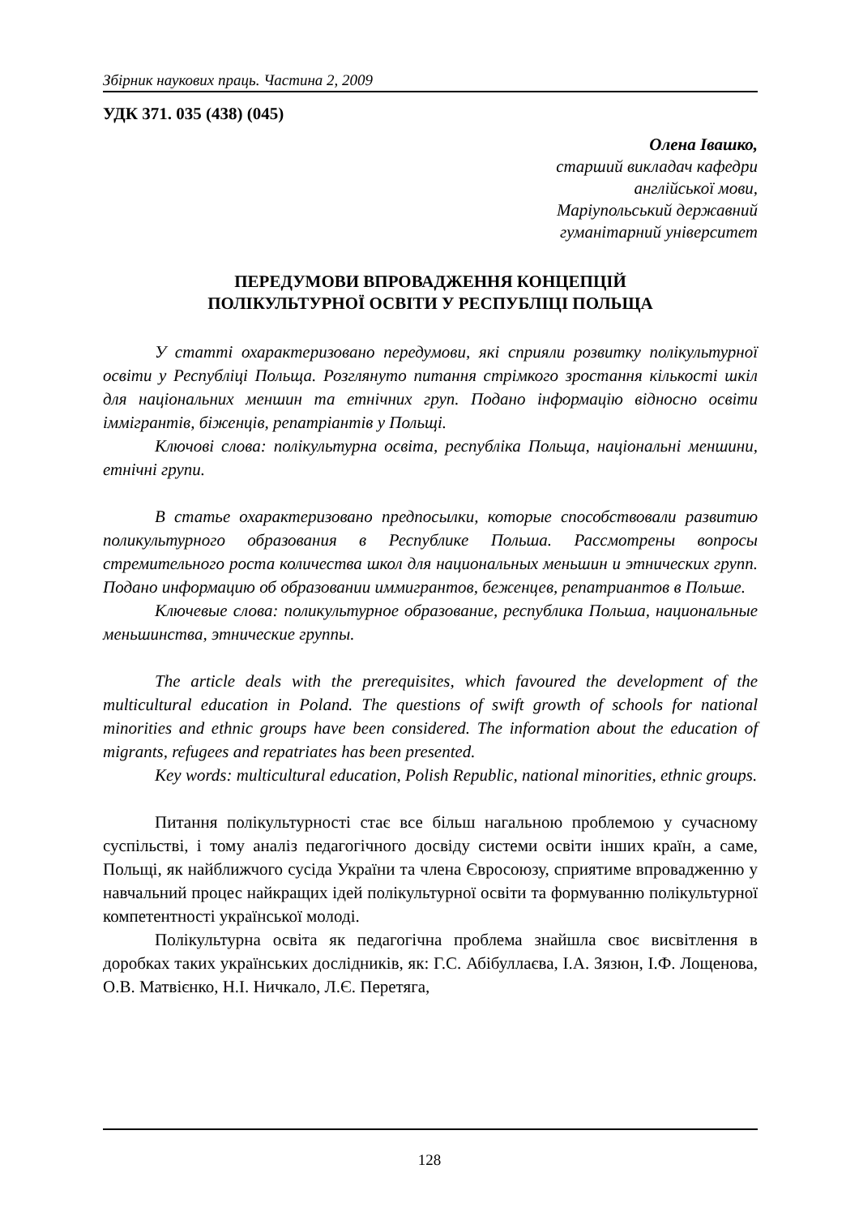Збірник наукових праць. Частина 2, 2009
УДК 371. 035 (438) (045)
Олена Івашко,
старший викладач кафедри
англійської мови,
Маріупольський державний
гуманітарний університет
ПЕРЕДУМОВИ ВПРОВАДЖЕННЯ КОНЦЕПЦІЙ
ПОЛІКУЛЬТУРНОЇ ОСВІТИ У РЕСПУБЛІЦІ ПОЛЬЩА
У статті охарактеризовано передумови, які сприяли розвитку полікультурної освіти у Республіці Польща. Розглянуто питання стрімкого зростання кількості шкіл для національних меншин та етнічних груп. Подано інформацію відносно освіти іммігрантів, біженців, репатріантів у Польщі.
Ключові слова: полікультурна освіта, республіка Польща, національні меншини, етнічні групи.
В статье охарактеризовано предпосылки, которые способствовали развитию поликультурного образования в Республике Польша. Рассмотрены вопросы стремительного роста количества школ для национальных меньшин и этнических групп. Подано информацию об образовании иммигрантов, беженцев, репатриантов в Польше.
Ключевые слова: поликультурное образование, республика Польша, национальные меньшинства, этнические группы.
The article deals with the prerequisites, which favoured the development of the multicultural education in Poland. The questions of swift growth of schools for national minorities and ethnic groups have been considered. The information about the education of migrants, refugees and repatriates has been presented.
Key words: multicultural education, Polish Republic, national minorities, ethnic groups.
Питання полікультурності стає все більш нагальною проблемою у сучасному суспільстві, і тому аналіз педагогічного досвіду системи освіти інших країн, а саме, Польщі, як найближчого сусіда України та члена Євросоюзу, сприятиме впровадженню у навчальний процес найкращих ідей полікультурної освіти та формуванню полікультурної компетентності української молоді.
Полікультурна освіта як педагогічна проблема знайшла своє висвітлення в доробках таких українських дослідників, як: Г.С. Абібуллаєва, І.А. Зязюн, І.Ф. Лощенова, О.В. Матвієнко, Н.І. Ничкало, Л.Є. Перетяга,
128